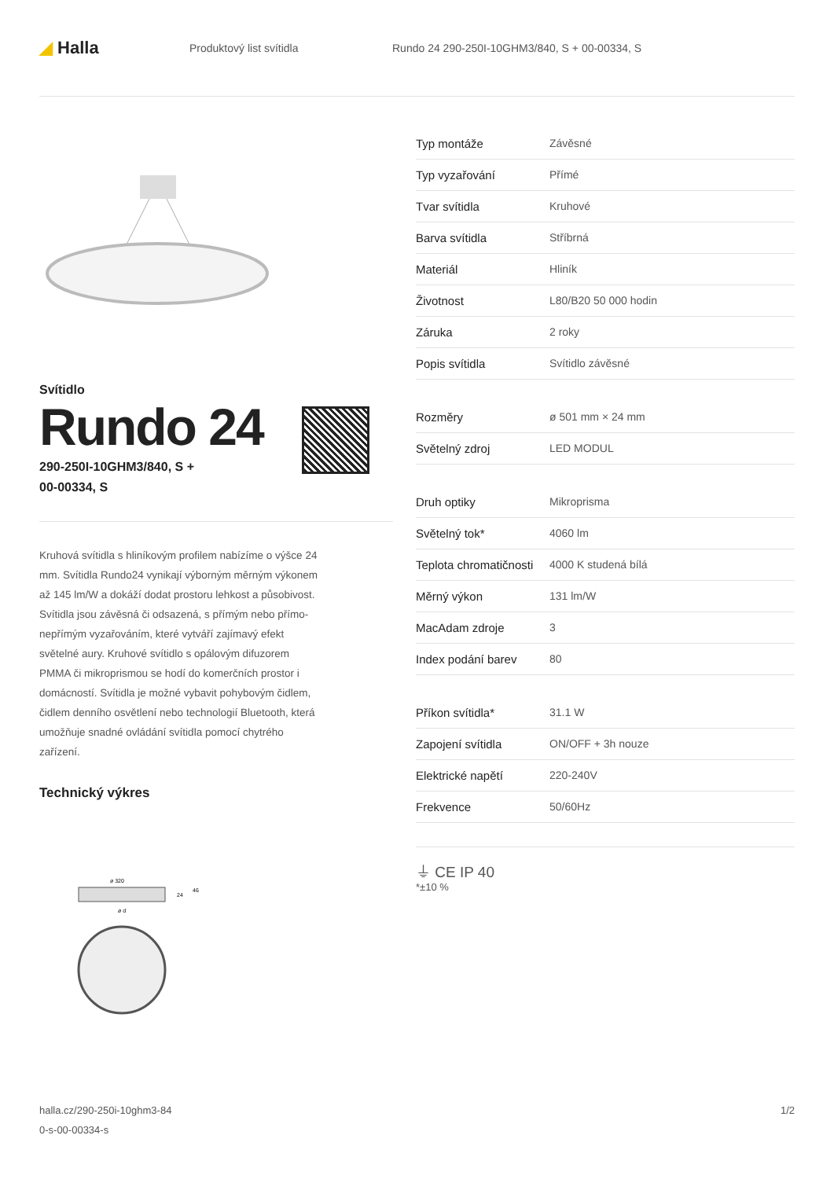◢ Halla
Produktový list svítidla
Rundo 24 290-250I-10GHM3/840, S + 00-00334, S
Svítidlo
Rundo 24
290-250I-10GHM3/840, S +
00-00334, S
Kruhová svítidla s hliníkovým profilem nabízíme o výšce 24 mm. Svítidla Rundo24 vynikají výborným měrným výkonem až 145 lm/W a dokáží dodat prostoru lehkost a působivost. Svítidla jsou závěsná či odsazená, s přímým nebo přímo-nepřímým vyzařováním, které vytváří zajímavý efekt světelné aury. Kruhové svítidlo s opálovým difuzorem PMMA či mikroprismou se hodí do komerčních prostor i domácností. Svítidla je možné vybavit pohybovým čidlem, čidlem denního osvětlení nebo technologií Bluetooth, která umožňuje snadné ovládání svítidla pomocí chytrého zařízení.
Technický výkres
ø 320
ø d
24
46
| Typ montáže | Závěsné |
| Typ vyzařování | Přímé |
| Tvar svítidla | Kruhové |
| Barva svítidla | Stříbrná |
| Materiál | Hliník |
| Životnost | L80/B20 50 000 hodin |
| Záruka | 2 roky |
| Popis svítidla | Svítidlo závěsné |
| Rozměry | ø 501 mm × 24 mm |
| Světelný zdroj | LED MODUL |
| Druh optiky | Mikroprisma |
| Světelný tok* | 4060 lm |
| Teplota chromatičnosti | 4000 K studená bílá |
| Měrný výkon | 131 lm/W |
| MacAdam zdroje | 3 |
| Index podání barev | 80 |
| Příkon svítidla* | 31.1 W |
| Zapojení svítidla | ON/OFF + 3h nouze |
| Elektrické napětí | 220-240V |
| Frekvence | 50/60Hz |
⏚ CE IP 40
*±10 %
halla.cz/290-250i-10ghm3-84
0-s-00-00334-s
1/2